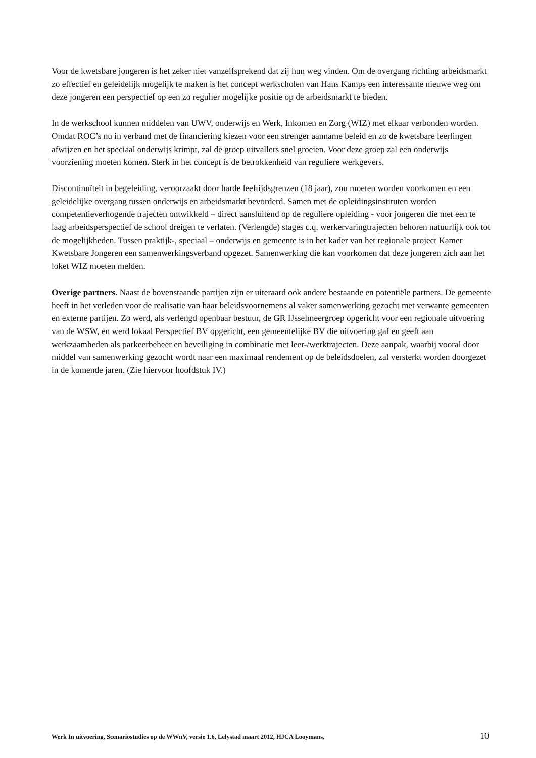Voor de kwetsbare jongeren is het zeker niet vanzelfsprekend dat zij hun weg vinden. Om de overgang richting arbeidsmarkt zo effectief en geleidelijk mogelijk te maken is het concept werkscholen van Hans Kamps een interessante nieuwe weg om deze jongeren een perspectief op een zo regulier mogelijke positie op de arbeidsmarkt te bieden.
In de werkschool kunnen middelen van UWV, onderwijs en Werk, Inkomen en Zorg (WIZ) met elkaar verbonden worden. Omdat ROC’s nu in verband met de financiering kiezen voor een strenger aanname beleid en zo de kwetsbare leerlingen afwijzen en het speciaal onderwijs krimpt, zal de groep uitvallers snel groeien. Voor deze groep zal een onderwijs voorziening moeten komen. Sterk in het concept is de betrokkenheid van reguliere werkgevers.
Discontinuïteit in begeleiding, veroorzaakt door harde leeftijdsgrenzen (18 jaar), zou moeten worden voorkomen en een geleidelijke overgang tussen onderwijs en arbeidsmarkt bevorderd. Samen met de opleidingsinstituten worden competentieverhogende trajecten ontwikkeld – direct aansluitend op de reguliere opleiding - voor jongeren die met een te laag arbeidsperspectief de school dreigen te verlaten. (Verlengde) stages c.q. werkervaringtrajecten behoren natuurlijk ook tot de mogelijkheden. Tussen praktijk-, speciaal – onderwijs en gemeente is in het kader van het regionale project Kamer Kwetsbare Jongeren een samenwerkingsverband opgezet. Samenwerking die kan voorkomen dat deze jongeren zich aan het loket WIZ moeten melden.
Overige partners. Naast de bovenstaande partijen zijn er uiteraard ook andere bestaande en potentiële partners. De gemeente heeft in het verleden voor de realisatie van haar beleidsvoornemens al vaker samenwerking gezocht met verwante gemeenten en externe partijen. Zo werd, als verlengd openbaar bestuur, de GR IJsselmeergroep opgericht voor een regionale uitvoering van de WSW, en werd lokaal Perspectief BV opgericht, een gemeentelijke BV die uitvoering gaf en geeft aan werkzaamheden als parkeerbeheer en beveiliging in combinatie met leer-/werktrajecten. Deze aanpak, waarbij vooral door middel van samenwerking gezocht wordt naar een maximaal rendement op de beleidsdoelen, zal versterkt worden doorgezet in de komende jaren. (Zie hiervoor hoofdstuk IV.)
Werk In uitvoering, Scenariostudies op de WWnV, versie 1.6, Lelystad maart 2012, HJCA Looymans, 10